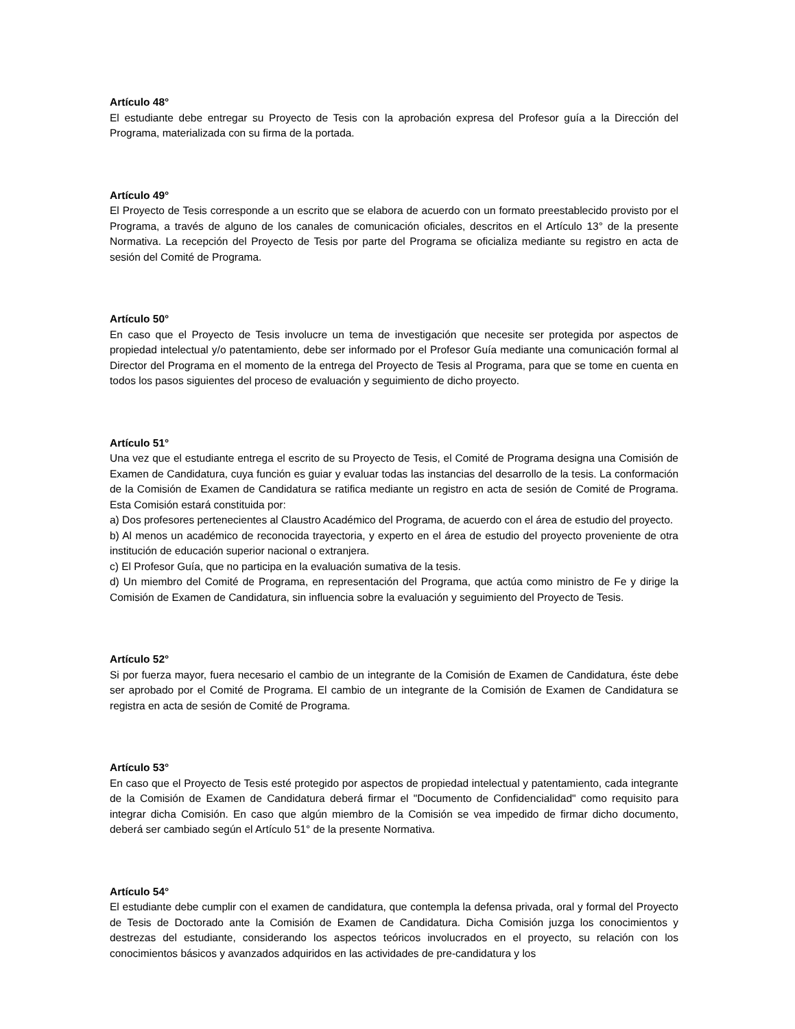Artículo 48°
El estudiante debe entregar su Proyecto de Tesis con la aprobación expresa del Profesor guía a la Dirección del Programa, materializada con su firma de la portada.
Artículo 49°
El Proyecto de Tesis corresponde a un escrito que se elabora de acuerdo con un formato preestablecido provisto por el Programa, a través de alguno de los canales de comunicación oficiales, descritos en el Artículo 13° de la presente Normativa. La recepción del Proyecto de Tesis por parte del Programa se oficializa mediante su registro en acta de sesión del Comité de Programa.
Artículo 50°
En caso que el Proyecto de Tesis involucre un tema de investigación que necesite ser protegida por aspectos de propiedad intelectual y/o patentamiento, debe ser informado por el Profesor Guía mediante una comunicación formal al Director del Programa en el momento de la entrega del Proyecto de Tesis al Programa, para que se tome en cuenta en todos los pasos siguientes del proceso de evaluación y seguimiento de dicho proyecto.
Artículo 51°
Una vez que el estudiante entrega el escrito de su Proyecto de Tesis, el Comité de Programa designa una Comisión de Examen de Candidatura, cuya función es guiar y evaluar todas las instancias del desarrollo de la tesis. La conformación de la Comisión de Examen de Candidatura se ratifica mediante un registro en acta de sesión de Comité de Programa. Esta Comisión estará constituida por:
a) Dos profesores pertenecientes al Claustro Académico del Programa, de acuerdo con el área de estudio del proyecto.
b) Al menos un académico de reconocida trayectoria, y experto en el área de estudio del proyecto proveniente de otra institución de educación superior nacional o extranjera.
c) El Profesor Guía, que no participa en la evaluación sumativa de la tesis.
d) Un miembro del Comité de Programa, en representación del Programa, que actúa como ministro de Fe y dirige la Comisión de Examen de Candidatura, sin influencia sobre la evaluación y seguimiento del Proyecto de Tesis.
Artículo 52°
Si por fuerza mayor, fuera necesario el cambio de un integrante de la Comisión de Examen de Candidatura, éste debe ser aprobado por el Comité de Programa. El cambio de un integrante de la Comisión de Examen de Candidatura se registra en acta de sesión de Comité de Programa.
Artículo 53°
En caso que el Proyecto de Tesis esté protegido por aspectos de propiedad intelectual y patentamiento, cada integrante de la Comisión de Examen de Candidatura deberá firmar el "Documento de Confidencialidad" como requisito para integrar dicha Comisión. En caso que algún miembro de la Comisión se vea impedido de firmar dicho documento, deberá ser cambiado según el Artículo 51° de la presente Normativa.
Artículo 54°
El estudiante debe cumplir con el examen de candidatura, que contempla la defensa privada, oral y formal del Proyecto de Tesis de Doctorado ante la Comisión de Examen de Candidatura. Dicha Comisión juzga los conocimientos y destrezas del estudiante, considerando los aspectos teóricos involucrados en el proyecto, su relación con los conocimientos básicos y avanzados adquiridos en las actividades de pre-candidatura y los